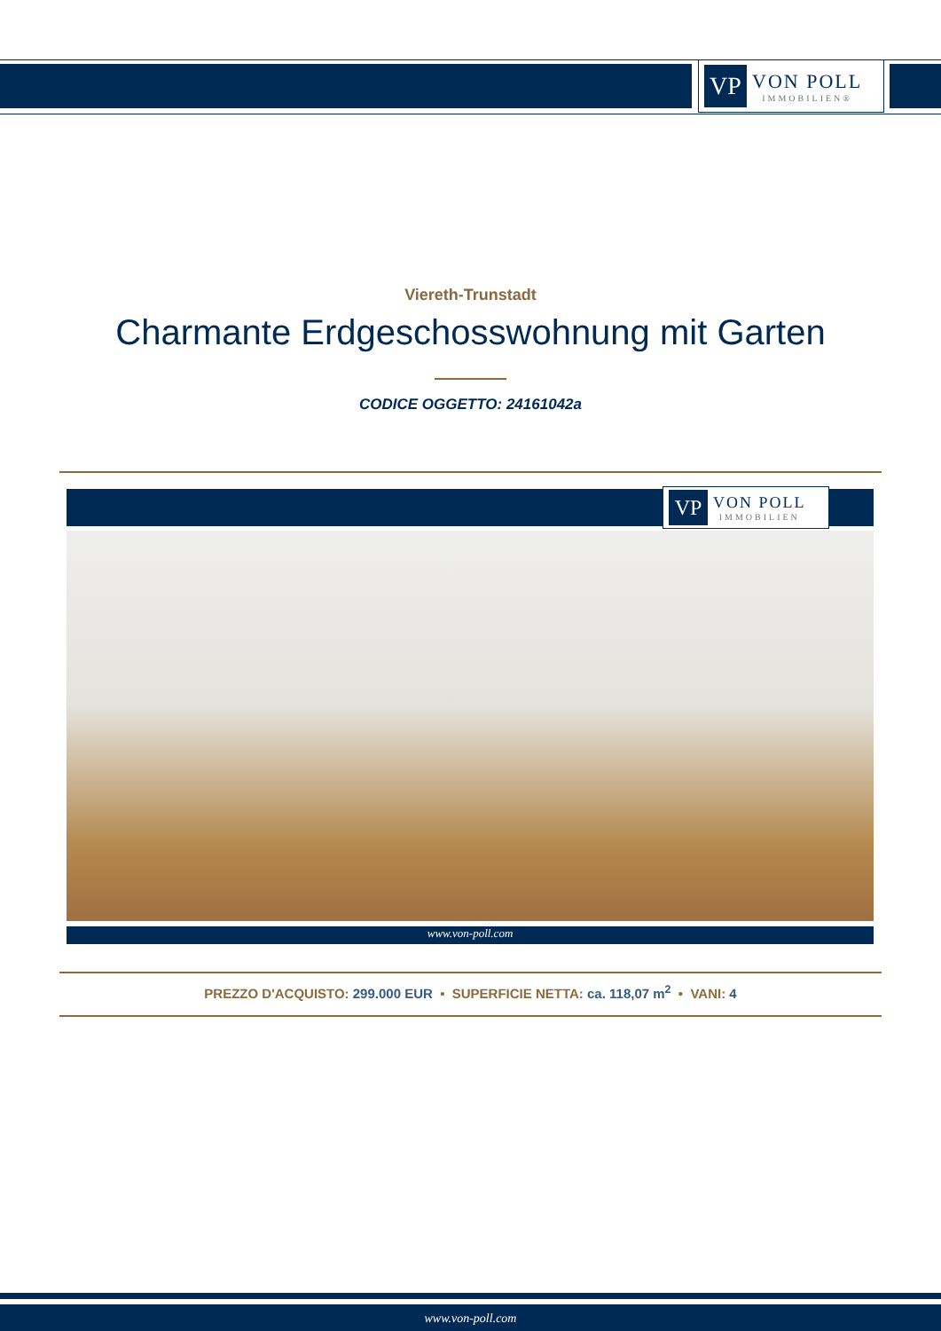VP
VON POLL
IMMOBILIEN®
Viereth-Trunstadt
Charmante Erdgeschosswohnung mit Garten
CODICE OGGETTO: 24161042a
VP
VON POLL
IMMOBILIEN
www.von-poll.com
PREZZO D'ACQUISTO: 299.000 EUR • SUPERFICIE NETTA: ca. 118,07 m<sup>2</sup> • VANI: 4
www.von-poll.com